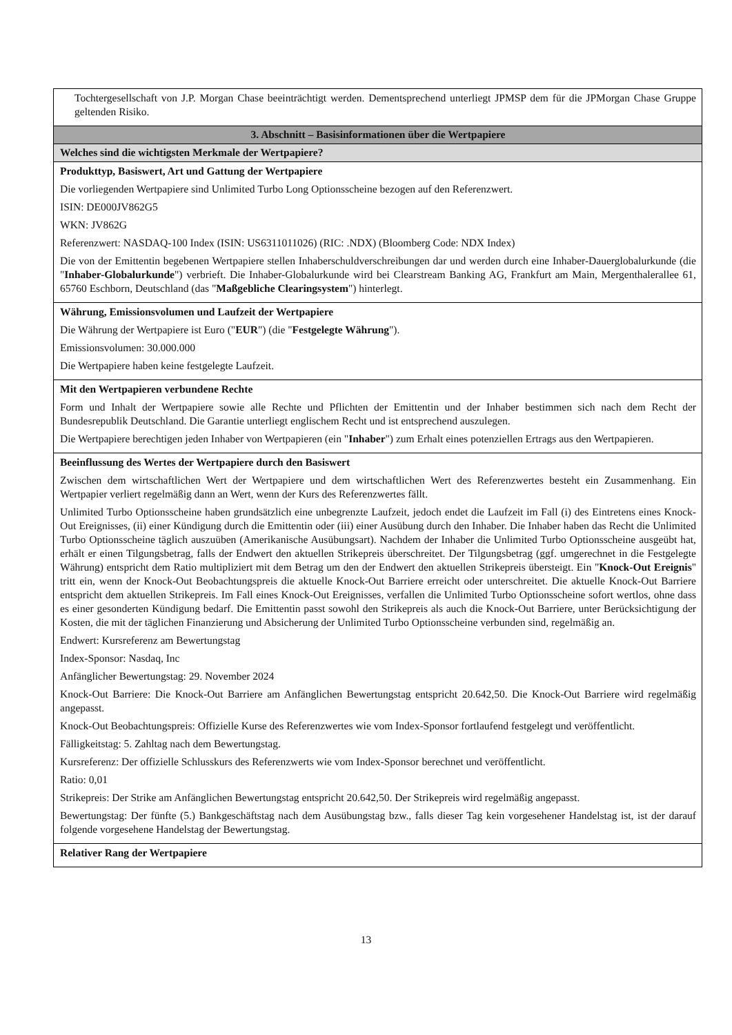| Tochtergesellschaft von J.P. Morgan Chase beeinträchtigt werden. Dementsprechend unterliegt JPMSP dem für die JPMorgan Chase Gruppe geltenden Risiko. |
| 3. Abschnitt – Basisinformationen über die Wertpapiere |
| Welches sind die wichtigsten Merkmale der Wertpapiere? |
| Produkttyp, Basiswert, Art und Gattung der Wertpapiere Die vorliegenden Wertpapiere sind Unlimited Turbo Long Optionsscheine bezogen auf den Referenzwert. ISIN: DE000JV862G5 WKN: JV862G Referenzwert: NASDAQ-100 Index (ISIN: US6311011026) (RIC: .NDX) (Bloomberg Code: NDX Index) Die von der Emittentin begebenen Wertpapiere stellen Inhaberschuldverschreibungen dar und werden durch eine Inhaber-Dauerglobalurkunde (die " Inhaber-Globalurkunde ") verbrieft. Die Inhaber-Globalurkunde wird bei Clearstream Banking AG, Frankfurt am Main, Mergenthalerallee 61, 65760 Eschborn, Deutschland (das " Maßgebliche Clearingsystem ") hinterlegt. |
| Währung, Emissionsvolumen und Laufzeit der Wertpapiere Die Währung der Wertpapiere ist Euro (" EUR ") (die " Festgelegte Währung "). Emissionsvolumen: 30.000.000 Die Wertpapiere haben keine festgelegte Laufzeit. |
| Mit den Wertpapieren verbundene Rechte Form und Inhalt der Wertpapiere sowie alle Rechte und Pflichten der Emittentin und der Inhaber bestimmen sich nach dem Recht der Bundesrepublik Deutschland. Die Garantie unterliegt englischem Recht und ist entsprechend auszulegen. Die Wertpapiere berechtigen jeden Inhaber von Wertpapieren (ein " Inhaber ") zum Erhalt eines potenziellen Ertrags aus den Wertpapieren. |
| Beeinflussung des Wertes der Wertpapiere durch den Basiswert Zwischen dem wirtschaftlichen Wert der Wertpapiere und dem wirtschaftlichen Wert des Referenzwertes besteht ein Zusammenhang. Ein Wertpapier verliert regelmäßig dann an Wert, wenn der Kurs des Referenzwertes fällt. Unlimited Turbo Optionsscheine haben grundsätzlich eine unbegrenzte Laufzeit, jedoch endet die Laufzeit im Fall (i) des Eintretens eines Knock-Out Ereignisses, (ii) einer Kündigung durch die Emittentin oder (iii) einer Ausübung durch den Inhaber. Die Inhaber haben das Recht die Unlimited Turbo Optionsscheine täglich auszuüben (Amerikanische Ausübungsart). Nachdem der Inhaber die Unlimited Turbo Optionsscheine ausgeübt hat, erhält er einen Tilgungsbetrag, falls der Endwert den aktuellen Strikepreis überschreitet. Der Tilgungsbetrag (ggf. umgerechnet in die Festgelegte Währung) entspricht dem Ratio multipliziert mit dem Betrag um den der Endwert den aktuellen Strikepreis übersteigt. Ein " Knock-Out Ereignis " tritt ein, wenn der Knock-Out Beobachtungspreis die aktuelle Knock-Out Barriere erreicht oder unterschreitet. Die aktuelle Knock-Out Barriere entspricht dem aktuellen Strikepreis. Im Fall eines Knock-Out Ereignisses, verfallen die Unlimited Turbo Optionsscheine sofort wertlos, ohne dass es einer gesonderten Kündigung bedarf. Die Emittentin passt sowohl den Strikepreis als auch die Knock-Out Barriere, unter Berücksichtigung der Kosten, die mit der täglichen Finanzierung und Absicherung der Unlimited Turbo Optionsscheine verbunden sind, regelmäßig an. Endwert: Kursreferenz am Bewertungstag Index-Sponsor: Nasdaq, Inc Anfänglicher Bewertungstag: 29. November 2024 Knock-Out Barriere: Die Knock-Out Barriere am Anfänglichen Bewertungstag entspricht 20.642,50. Die Knock-Out Barriere wird regelmäßig angepasst. Knock-Out Beobachtungspreis: Offizielle Kurse des Referenzwertes wie vom Index-Sponsor fortlaufend festgelegt und veröffentlicht. Fälligkeitstag: 5. Zahltag nach dem Bewertungstag. Kursreferenz: Der offizielle Schlusskurs des Referenzwerts wie vom Index-Sponsor berechnet und veröffentlicht. Ratio: 0,01 Strikepreis: Der Strike am Anfänglichen Bewertungstag entspricht 20.642,50. Der Strikepreis wird regelmäßig angepasst. Bewertungstag: Der fünfte (5.) Bankgeschäftstag nach dem Ausübungstag bzw., falls dieser Tag kein vorgesehener Handelstag ist, ist der darauf folgende vorgesehene Handelstag der Bewertungstag. |
| Relativer Rang der Wertpapiere |
13